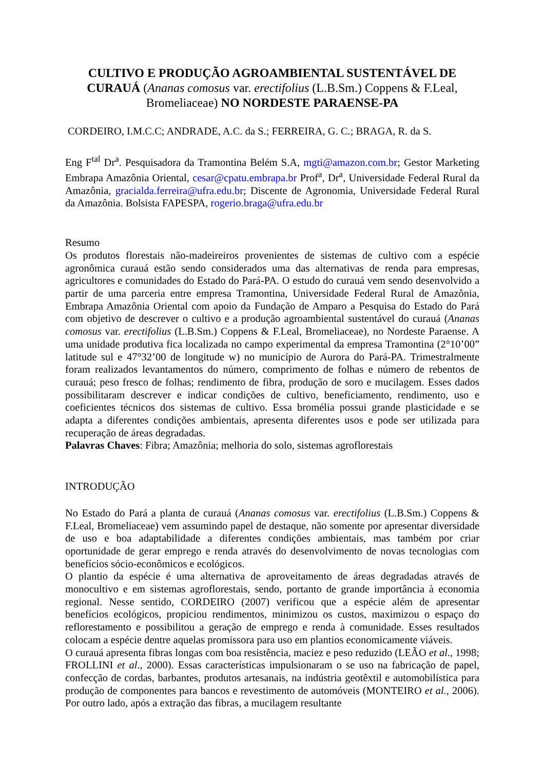CULTIVO E PRODUÇÃO AGROAMBIENTAL SUSTENTÁVEL DE CURAUÁ (Ananas comosus var. erectifolius (L.B.Sm.) Coppens & F.Leal, Bromeliaceae) NO NORDESTE PARAENSE-PA
CORDEIRO, I.M.C.C; ANDRADE, A.C. da S.; FERREIRA, G. C.; BRAGA, R. da S.
Eng F<sup>tal</sup> Dr<sup>a</sup>. Pesquisadora da Tramontina Belém S.A, mgti@amazon.com.br; Gestor Marketing Embrapa Amazônia Oriental, cesar@cpatu.embrapa.br Prof<sup>a</sup>, Dr<sup>a</sup>, Universidade Federal Rural da Amazônia, gracialda.ferreira@ufra.edu.br; Discente de Agronomia, Universidade Federal Rural da Amazônia. Bolsista FAPESPA, rogerio.braga@ufra.edu.br
Resumo
Os produtos florestais não-madeireiros provenientes de sistemas de cultivo com a espécie agronômica curauá estão sendo considerados uma das alternativas de renda para empresas, agricultores e comunidades do Estado do Pará-PA. O estudo do curauá vem sendo desenvolvido a partir de uma parceria entre empresa Tramontina, Universidade Federal Rural de Amazônia, Embrapa Amazônia Oriental com apoio da Fundação de Amparo a Pesquisa do Estado do Pará com objetivo de descrever o cultivo e a produção agroambiental sustentável do curauá (Ananas comosus var. erectifolius (L.B.Sm.) Coppens & F.Leal, Bromeliaceae), no Nordeste Paraense. A uma unidade produtiva fica localizada no campo experimental da empresa Tramontina (2°10’00” latitude sul e 47°32’00 de longitude w) no município de Aurora do Pará-PA. Trimestralmente foram realizados levantamentos do número, comprimento de folhas e número de rebentos de curauá; peso fresco de folhas; rendimento de fibra, produção de soro e mucilagem. Esses dados possibilitaram descrever e indicar condições de cultivo, beneficiamento, rendimento, uso e coeficientes técnicos dos sistemas de cultivo. Essa bromélia possui grande plasticidade e se adapta a diferentes condições ambientais, apresenta diferentes usos e pode ser utilizada para recuperação de áreas degradadas.
Palavras Chaves: Fibra; Amazônia; melhoria do solo, sistemas agroflorestais
INTRODUÇÃO
No Estado do Pará a planta de curauá (Ananas comosus var. erectifolius (L.B.Sm.) Coppens & F.Leal, Bromeliaceae) vem assumindo papel de destaque, não somente por apresentar diversidade de uso e boa adaptabilidade a diferentes condições ambientais, mas também por criar oportunidade de gerar emprego e renda através do desenvolvimento de novas tecnologias com benefícios sócio-econômicos e ecológicos.
O plantio da espécie é uma alternativa de aproveitamento de áreas degradadas através de monocultivo e em sistemas agroflorestais, sendo, portanto de grande importância à economia regional. Nesse sentido, CORDEIRO (2007) verificou que a espécie além de apresentar benefícios ecológicos, propiciou rendimentos, minimizou os custos, maximizou o espaço do reflorestamento e possibilitou a geração de emprego e renda à comunidade. Esses resultados colocam a espécie dentre aquelas promissora para uso em plantios economicamente viáveis.
O curauá apresenta fibras longas com boa resistência, maciez e peso reduzido (LEÃO et al., 1998; FROLLINI et al., 2000). Essas características impulsionaram o se uso na fabricação de papel, confecção de cordas, barbantes, produtos artesanais, na indústria geotêxtil e automobilística para produção de componentes para bancos e revestimento de automóveis (MONTEIRO et al., 2006). Por outro lado, após a extração das fibras, a mucilagem resultante